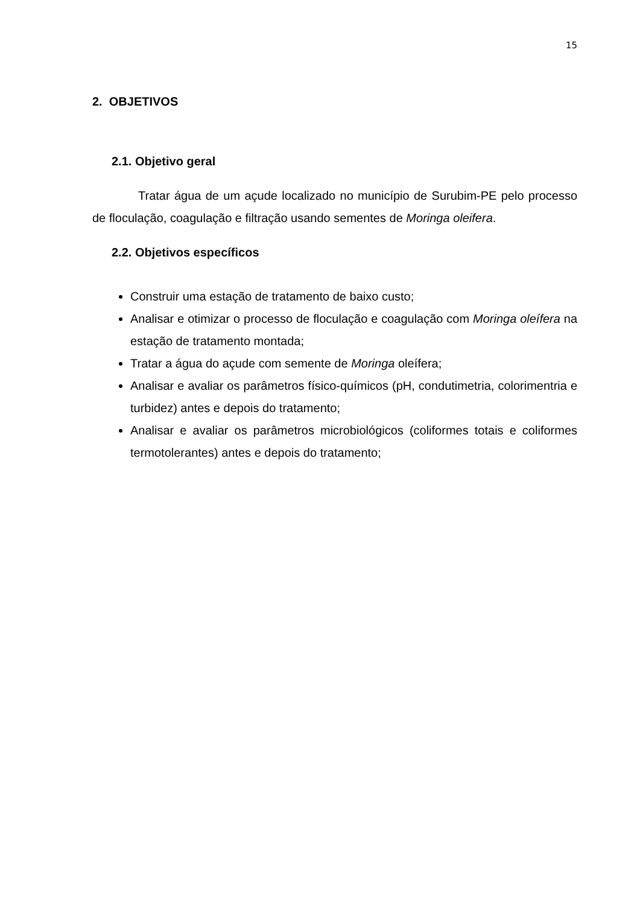15
2. OBJETIVOS
2.1. Objetivo geral
Tratar água de um açude localizado no município de Surubim-PE pelo processo de floculação, coagulação e filtração usando sementes de Moringa oleifera.
2.2. Objetivos específicos
Construir uma estação de tratamento de baixo custo;
Analisar e otimizar o processo de floculação e coagulação com Moringa oleífera na estação de tratamento montada;
Tratar a água do açude com semente de Moringa oleífera;
Analisar e avaliar os parâmetros físico-químicos (pH, condutimetria, colorimentria e turbidez) antes e depois do tratamento;
Analisar e avaliar os parâmetros microbiológicos (coliformes totais e coliformes termotolerantes) antes e depois do tratamento;